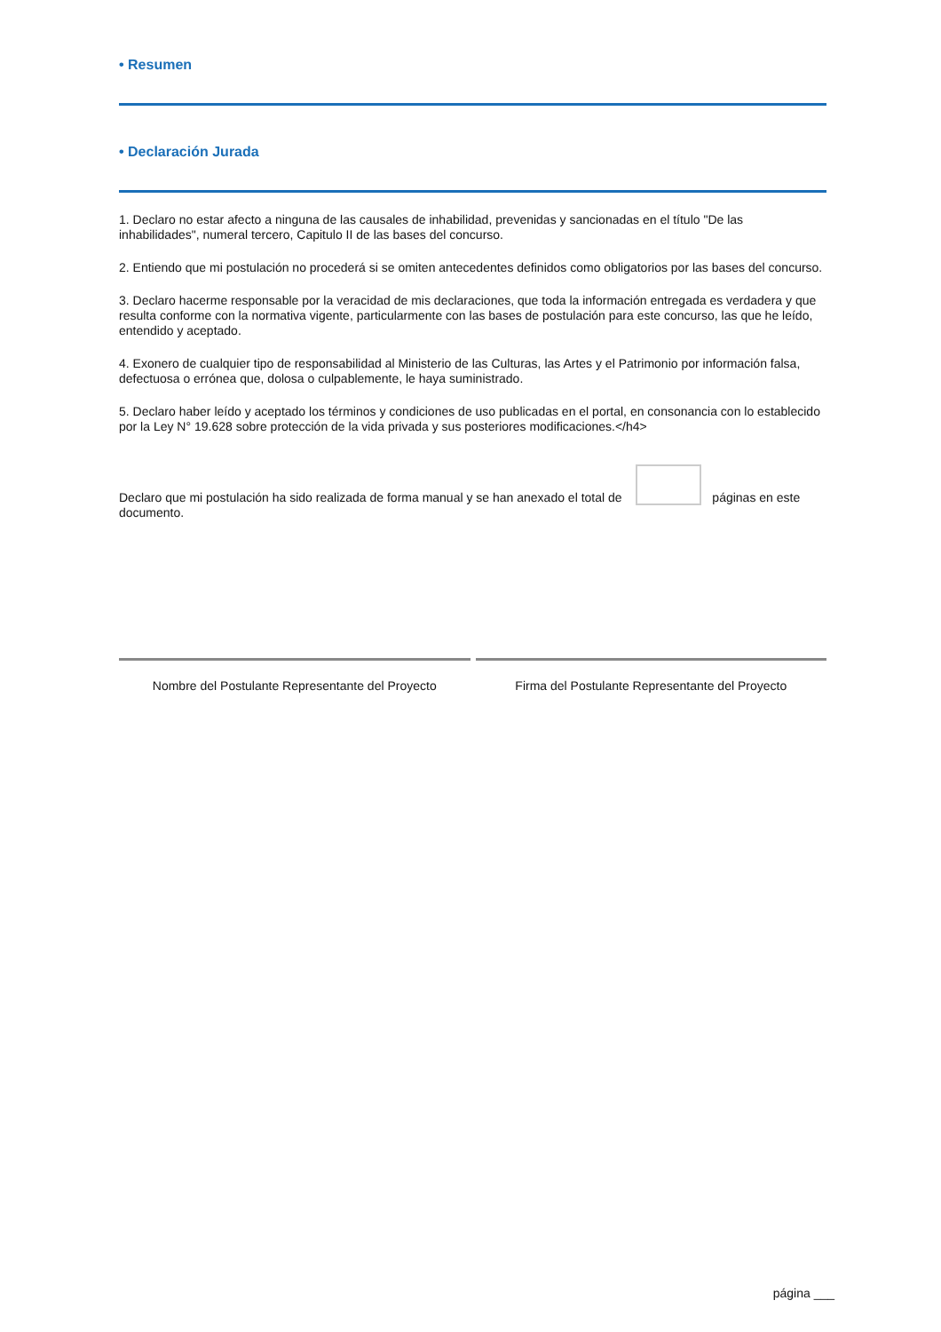• Resumen
• Declaración Jurada
1. Declaro no estar afecto a ninguna de las causales de inhabilidad, prevenidas y sancionadas en el título "De las inhabilidades", numeral tercero, Capitulo II de las bases del concurso.
2. Entiendo que mi postulación no procederá si se omiten antecedentes definidos como obligatorios por las bases del concurso.
3. Declaro hacerme responsable por la veracidad de mis declaraciones, que toda la información entregada es verdadera y que resulta conforme con la normativa vigente, particularmente con las bases de postulación para este concurso, las que he leído, entendido y aceptado.
4. Exonero de cualquier tipo de responsabilidad al Ministerio de las Culturas, las Artes y el Patrimonio por información falsa, defectuosa o errónea que, dolosa o culpablemente, le haya suministrado.
5. Declaro haber leído y aceptado los términos y condiciones de uso publicadas en el portal, en consonancia con lo establecido por la Ley N° 19.628 sobre protección de la vida privada y sus posteriores modificaciones.</h4>
Declaro que mi postulación ha sido realizada de forma manual y se han anexado el total de páginas en este documento.
Nombre del Postulante Representante del Proyecto
Firma del Postulante Representante del Proyecto
página ___